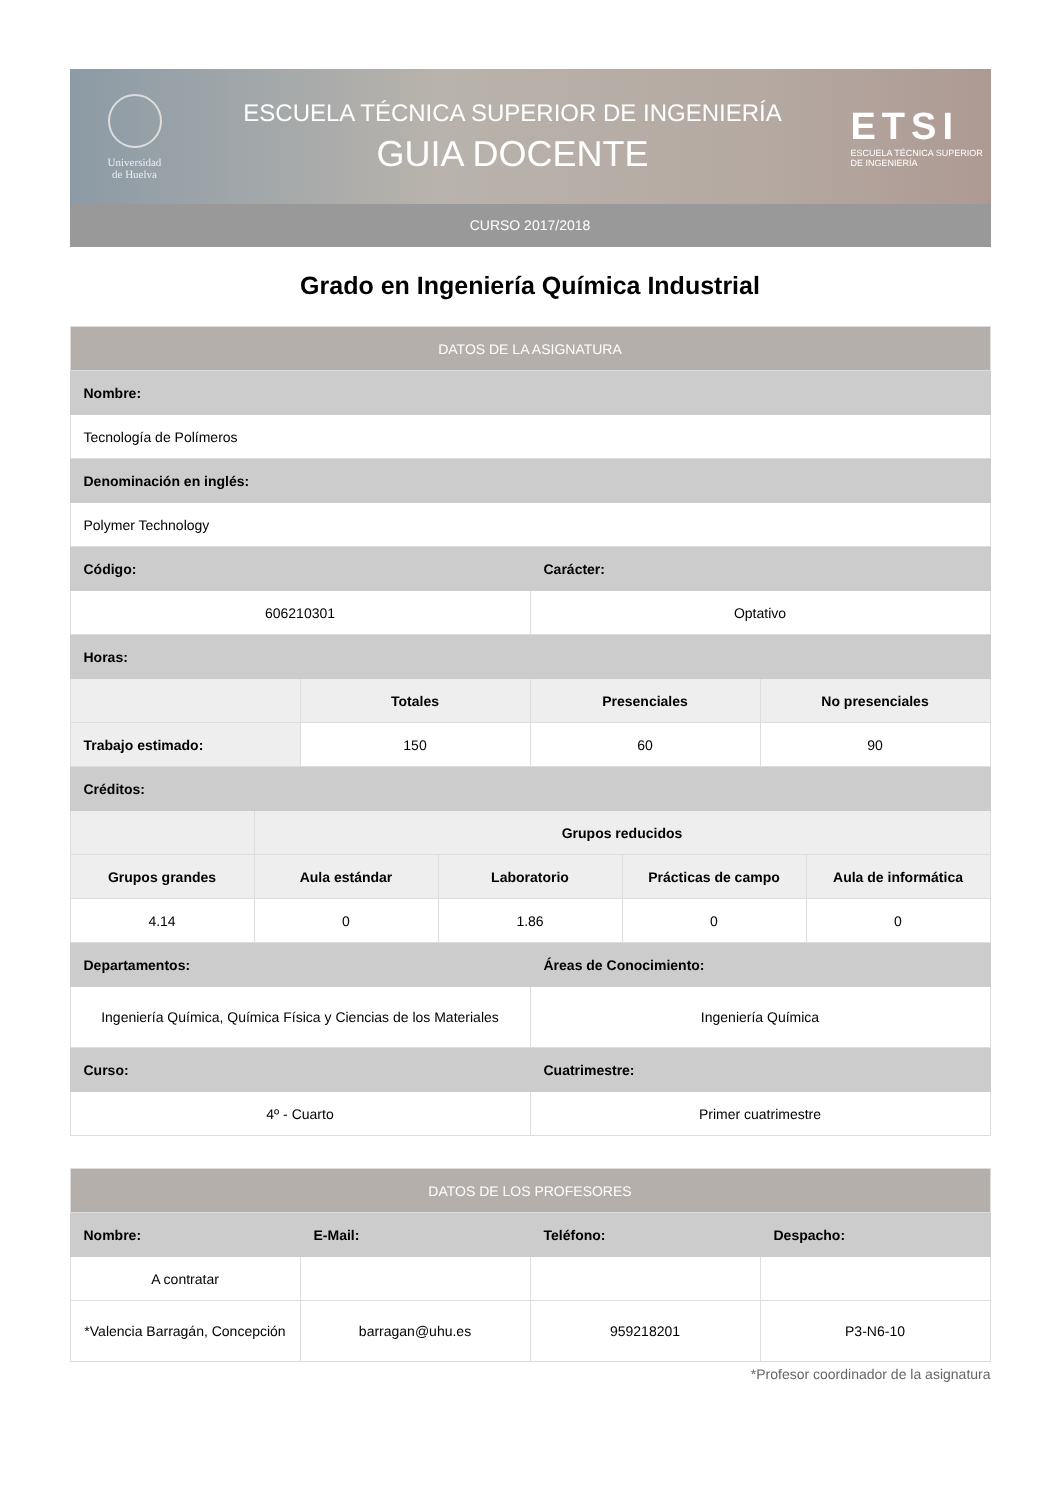Universidad
de Huelva
ESCUELA TÉCNICA SUPERIOR DE INGENIERÍA
GUIA DOCENTE
ETSI
ESCUELA TÉCNICA SUPERIOR DE INGENIERÍA
CURSO 2017/2018
Grado en Ingeniería Química Industrial
| DATOS DE LA ASIGNATURA | | | | | | | |
| --- | --- | --- | --- | --- | --- | --- | --- |
| Nombre: | | | | | | | |
| Tecnología de Polímeros | | | | | | | |
| Denominación en inglés: | | | | | | | |
| Polymer Technology | | | | | | | |
| Código: | | | | Carácter: | | | |
| 606210301 | | | | Optativo | | | |
| Horas: | | | | | | | |
| | | Totales | | Presenciales | | No presenciales | |
| Trabajo estimado: | | 150 | | 60 | | 90 | |
| Créditos: | | | | | | | |
| | Grupos reducidos | | | | | | |
| Grupos grandes | Aula estándar | | Laboratorio | | Prácticas de campo | | Aula de informática |
| 4.14 | 0 | | 1.86 | | 0 | | 0 |
| Departamentos: | | | | Áreas de Conocimiento: | | | |
| Ingeniería Química, Química Física y Ciencias de los Materiales | | | | Ingeniería Química | | | |
| Curso: | | | | Cuatrimestre: | | | |
| 4º - Cuarto | | | | Primer cuatrimestre | | | |
| DATOS DE LOS PROFESORES | | | |
| --- | --- | --- | --- |
| Nombre: | E-Mail: | Teléfono: | Despacho: |
| A contratar | | | |
| *Valencia Barragán, Concepción | barragan@uhu.es | 959218201 | P3-N6-10 |
*Profesor coordinador de la asignatura